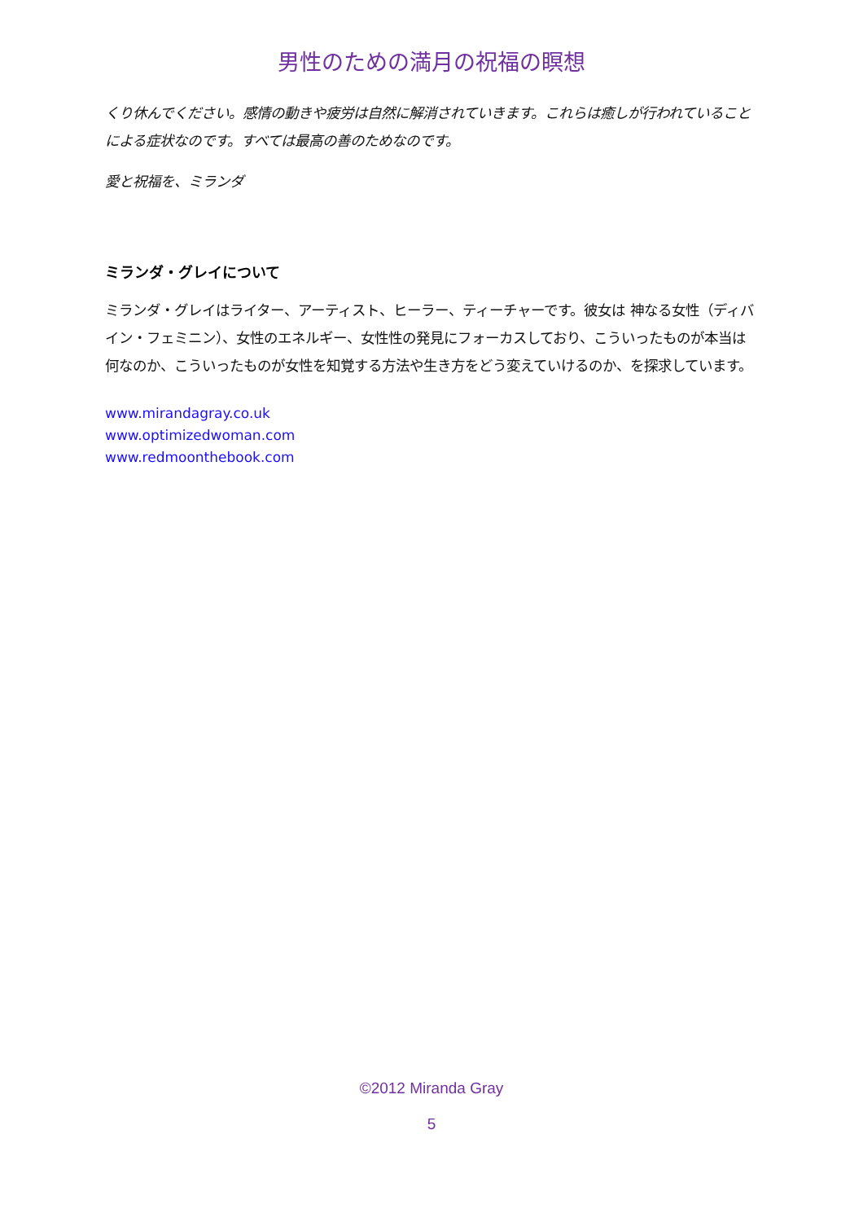男性のための満月の祝福の瞑想
くり休んでください。感情の動きや疲労は自然に解消されていきます。これらは癒しが行われていることによる症状なのです。すべては最高の善のためなのです。
愛と祝福を、ミランダ
ミランダ・グレイについて
ミランダ・グレイはライター、アーティスト、ヒーラー、ティーチャーです。彼女は 神なる女性（ディバイン・フェミニン）、女性のエネルギー、女性性の発見にフォーカスしており、こういったものが本当は何なのか、こういったものが女性を知覚する方法や生き方をどう変えていけるのか、を探求しています。
www.mirandagray.co.uk
www.optimizedwoman.com
www.redmoonthebook.com
©2012 Miranda Gray
5